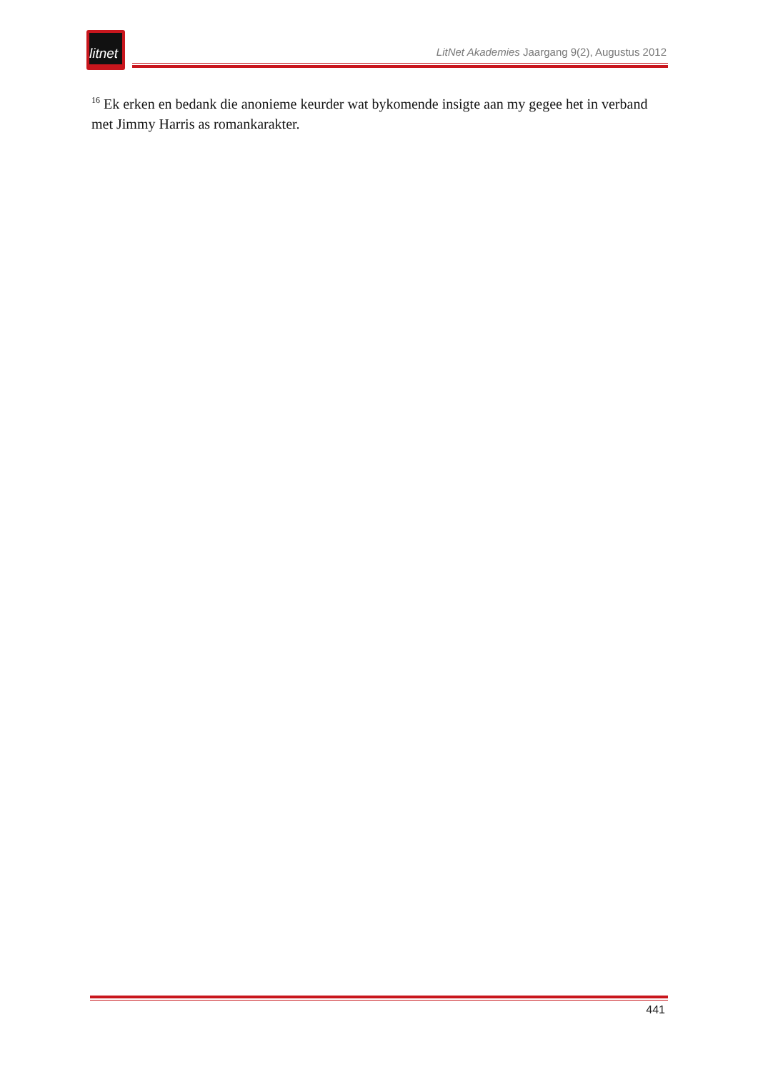litnet
LitNet Akademies Jaargang 9(2), Augustus 2012
<sup>16</sup> Ek erken en bedank die anonieme keurder wat bykomende insigte aan my gegee het in verband met Jimmy Harris as romankarakter.
441